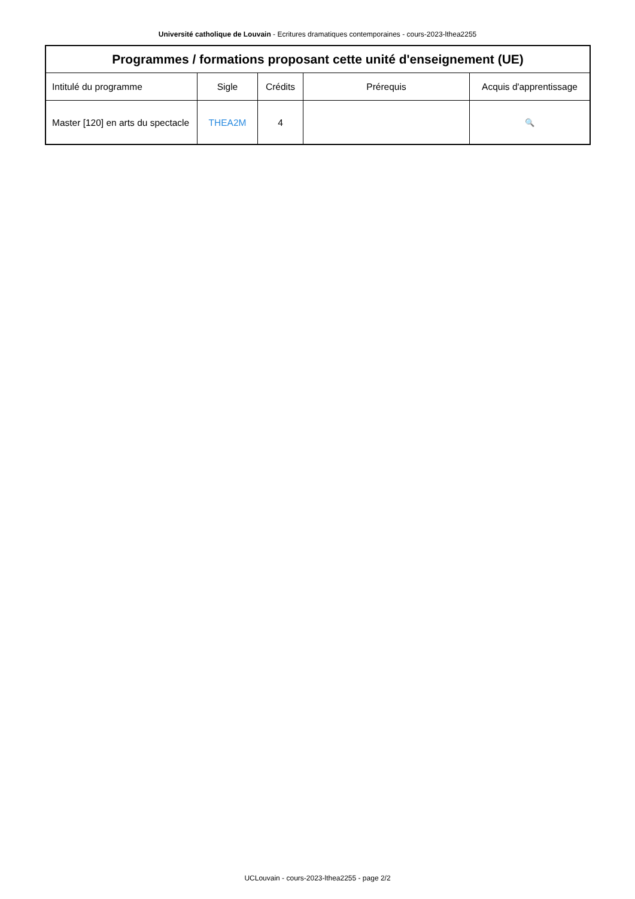Université catholique de Louvain - Ecritures dramatiques contemporaines - cours-2023-lthea2255
| Programmes / formations proposant cette unité d'enseignement (UE) | | | | |
| --- | --- | --- | --- | --- |
| Intitulé du programme | Sigle | Crédits | Prérequis | Acquis d'apprentissage |
| Master [120] en arts du spectacle | THEA2M | 4 | | 🔍 |
UCLouvain - cours-2023-lthea2255 - page 2/2